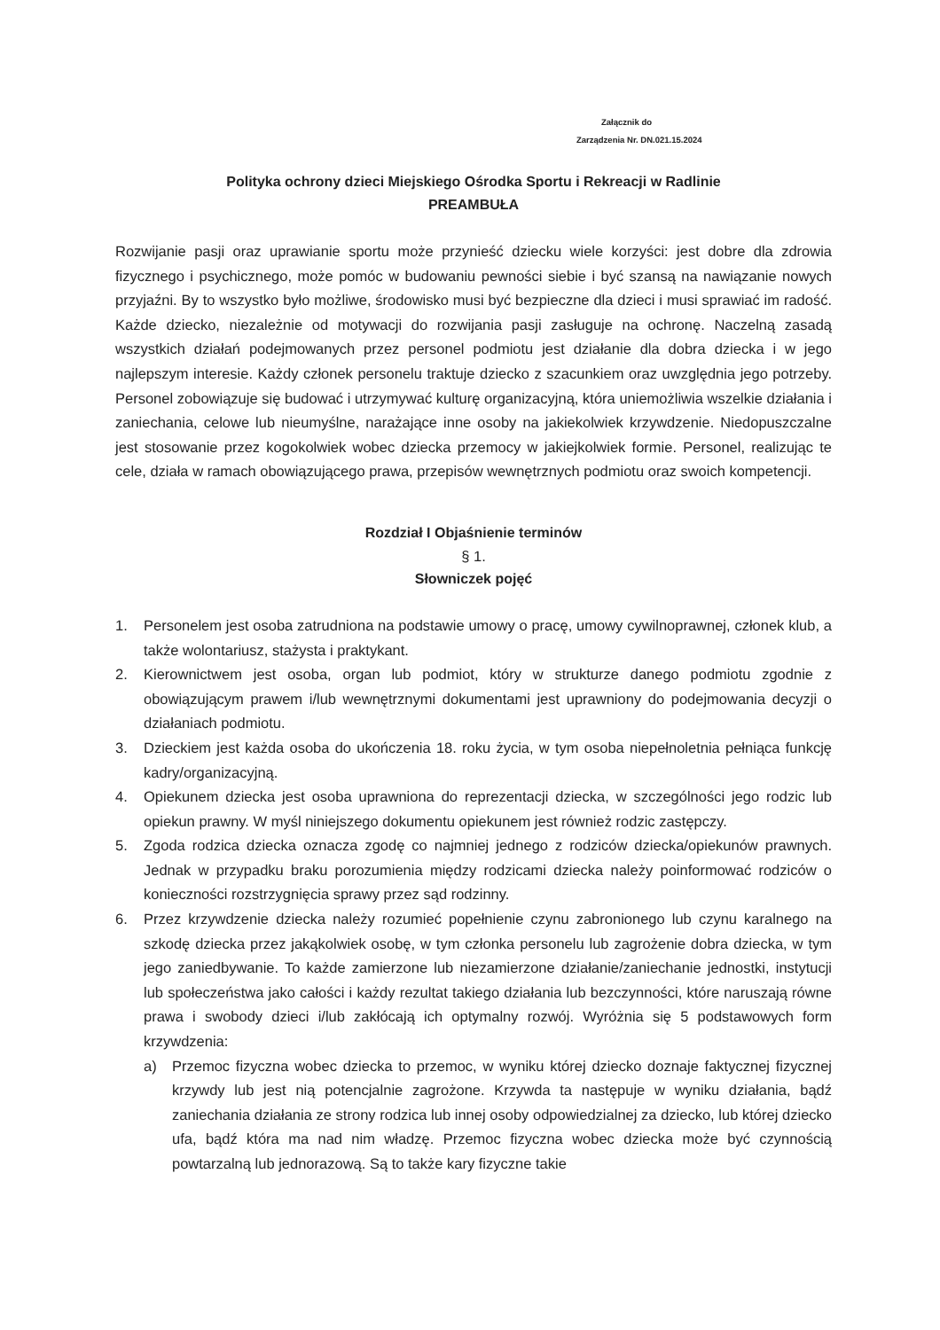Załącznik do
Zarządzenia Nr. DN.021.15.2024
Polityka ochrony dzieci Miejskiego Ośrodka Sportu i Rekreacji w Radlinie
PREAMBUŁA
Rozwijanie pasji oraz uprawianie sportu może przynieść dziecku wiele korzyści: jest dobre dla zdrowia fizycznego i psychicznego, może pomóc w budowaniu pewności siebie i być szansą na nawiązanie nowych przyjaźni. By to wszystko było możliwe, środowisko musi być bezpieczne dla dzieci i musi sprawiać im radość. Każde dziecko, niezależnie od motywacji do rozwijania pasji zasługuje na ochronę. Naczelną zasadą wszystkich działań podejmowanych przez personel podmiotu jest działanie dla dobra dziecka i w jego najlepszym interesie. Każdy członek personelu traktuje dziecko z szacunkiem oraz uwzględnia jego potrzeby. Personel zobowiązuje się budować i utrzymywać kulturę organizacyjną, która uniemożliwia wszelkie działania i zaniechania, celowe lub nieumyślne, narażające inne osoby na jakiekolwiek krzywdzenie. Niedopuszczalne jest stosowanie przez kogokolwiek wobec dziecka przemocy w jakiejkolwiek formie. Personel, realizując te cele, działa w ramach obowiązującego prawa, przepisów wewnętrznych podmiotu oraz swoich kompetencji.
Rozdział I Objaśnienie terminów
§ 1.
Słowniczek pojęć
1. Personelem jest osoba zatrudniona na podstawie umowy o pracę, umowy cywilnoprawnej, członek klub, a także wolontariusz, stażysta i praktykant.
2. Kierownictwem jest osoba, organ lub podmiot, który w strukturze danego podmiotu zgodnie z obowiązującym prawem i/lub wewnętrznymi dokumentami jest uprawniony do podejmowania decyzji o działaniach podmiotu.
3. Dzieckiem jest każda osoba do ukończenia 18. roku życia, w tym osoba niepełnoletnia pełniąca funkcję kadry/organizacyjną.
4. Opiekunem dziecka jest osoba uprawniona do reprezentacji dziecka, w szczególności jego rodzic lub opiekun prawny. W myśl niniejszego dokumentu opiekunem jest również rodzic zastępczy.
5. Zgoda rodzica dziecka oznacza zgodę co najmniej jednego z rodziców dziecka/opiekunów prawnych. Jednak w przypadku braku porozumienia między rodzicami dziecka należy poinformować rodziców o konieczności rozstrzygnięcia sprawy przez sąd rodzinny.
6. Przez krzywdzenie dziecka należy rozumieć popełnienie czynu zabronionego lub czynu karalnego na szkodę dziecka przez jakąkolwiek osobę, w tym członka personelu lub zagrożenie dobra dziecka, w tym jego zaniedbywanie. To każde zamierzone lub niezamierzone działanie/zaniechanie jednostki, instytucji lub społeczeństwa jako całości i każdy rezultat takiego działania lub bezczynności, które naruszają równe prawa i swobody dzieci i/lub zakłócają ich optymalny rozwój. Wyróżnia się 5 podstawowych form krzywdzenia:
a) Przemoc fizyczna wobec dziecka to przemoc, w wyniku której dziecko doznaje faktycznej fizycznej krzywdy lub jest nią potencjalnie zagrożone. Krzywda ta następuje w wyniku działania, bądź zaniechania działania ze strony rodzica lub innej osoby odpowiedzialnej za dziecko, lub której dziecko ufa, bądź która ma nad nim władzę. Przemoc fizyczna wobec dziecka może być czynnością powtarzalną lub jednorazową. Są to także kary fizyczne takie